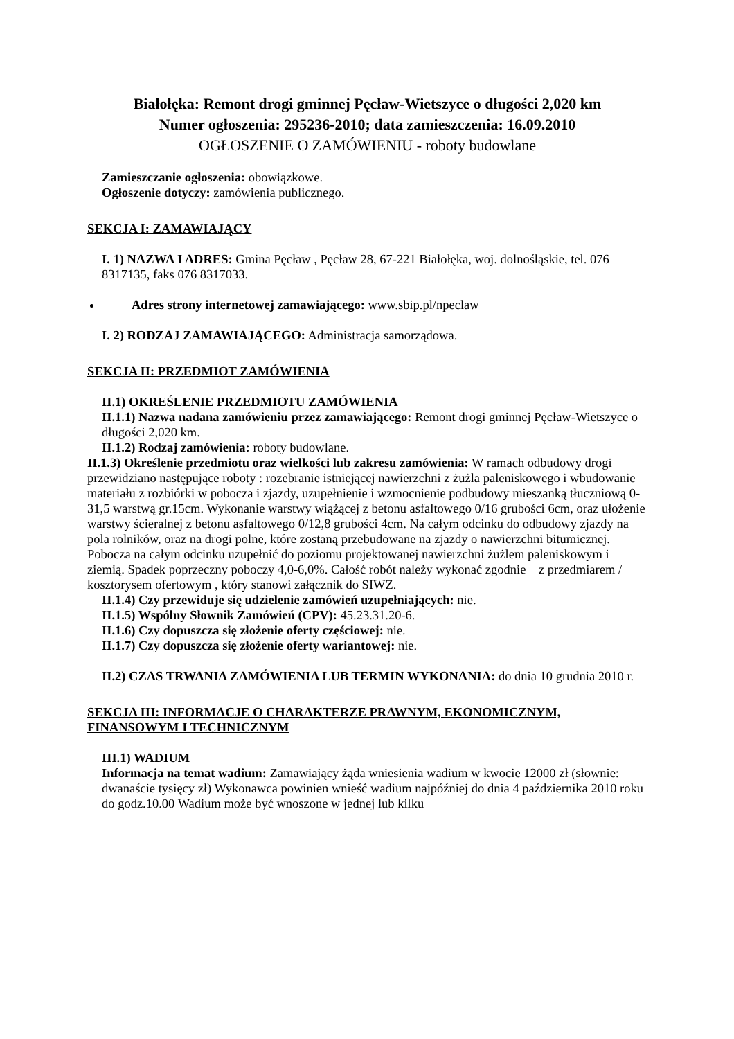Białołęka: Remont drogi gminnej Pęcław-Wietszyce o długości 2,020 km
Numer ogłoszenia: 295236-2010; data zamieszczenia: 16.09.2010
OGŁOSZENIE O ZAMÓWIENIU - roboty budowlane
Zamieszczanie ogłoszenia: obowiązkowe.
Ogłoszenie dotyczy: zamówienia publicznego.
SEKCJA I: ZAMAWIAJĄCY
I. 1) NAZWA I ADRES: Gmina Pęcław , Pęcław 28, 67-221 Białołęka, woj. dolnośląskie, tel. 076 8317135, faks 076 8317033.
Adres strony internetowej zamawiającego: www.sbip.pl/npeclaw
I. 2) RODZAJ ZAMAWIAJĄCEGO: Administracja samorządowa.
SEKCJA II: PRZEDMIOT ZAMÓWIENIA
II.1) OKREŚLENIE PRZEDMIOTU ZAMÓWIENIA
II.1.1) Nazwa nadana zamówieniu przez zamawiającego: Remont drogi gminnej Pęcław-Wietszyce o długości 2,020 km.
II.1.2) Rodzaj zamówienia: roboty budowlane.
II.1.3) Określenie przedmiotu oraz wielkości lub zakresu zamówienia: W ramach odbudowy drogi przewidziano następujące roboty : rozebranie istniejącej nawierzchni z żużla paleniskowego i wbudowanie materiału z rozbiórki w pobocza i zjazdy, uzupełnienie i wzmocnienie podbudowy mieszanką tłuczniową 0-31,5 warstwą gr.15cm. Wykonanie warstwy wiążącej z betonu asfaltowego 0/16 grubości 6cm, oraz ułożenie warstwy ścieralnej z betonu asfaltowego 0/12,8 grubości 4cm. Na całym odcinku do odbudowy zjazdy na pola rolników, oraz na drogi polne, które zostaną przebudowane na zjazdy o nawierzchni bitumicznej. Pobocza na całym odcinku uzupełnić do poziomu projektowanej nawierzchni żużlem paleniskowym i ziemią. Spadek poprzeczny poboczy 4,0-6,0%. Całość robót należy wykonać zgodnie z przedmiarem / kosztorysem ofertowym , który stanowi załącznik do SIWZ.
II.1.4) Czy przewiduje się udzielenie zamówień uzupełniających: nie.
II.1.5) Wspólny Słownik Zamówień (CPV): 45.23.31.20-6.
II.1.6) Czy dopuszcza się złożenie oferty częściowej: nie.
II.1.7) Czy dopuszcza się złożenie oferty wariantowej: nie.
II.2) CZAS TRWANIA ZAMÓWIENIA LUB TERMIN WYKONANIA: do dnia 10 grudnia 2010 r.
SEKCJA III: INFORMACJE O CHARAKTERZE PRAWNYM, EKONOMICZNYM, FINANSOWYM I TECHNICZNYM
III.1) WADIUM
Informacja na temat wadium: Zamawiający żąda wniesienia wadium w kwocie 12000 zł (słownie: dwanaście tysięcy zł) Wykonawca powinien wnieść wadium najpóźniej do dnia 4 października 2010 roku do godz.10.00 Wadium może być wnoszone w jednej lub kilku